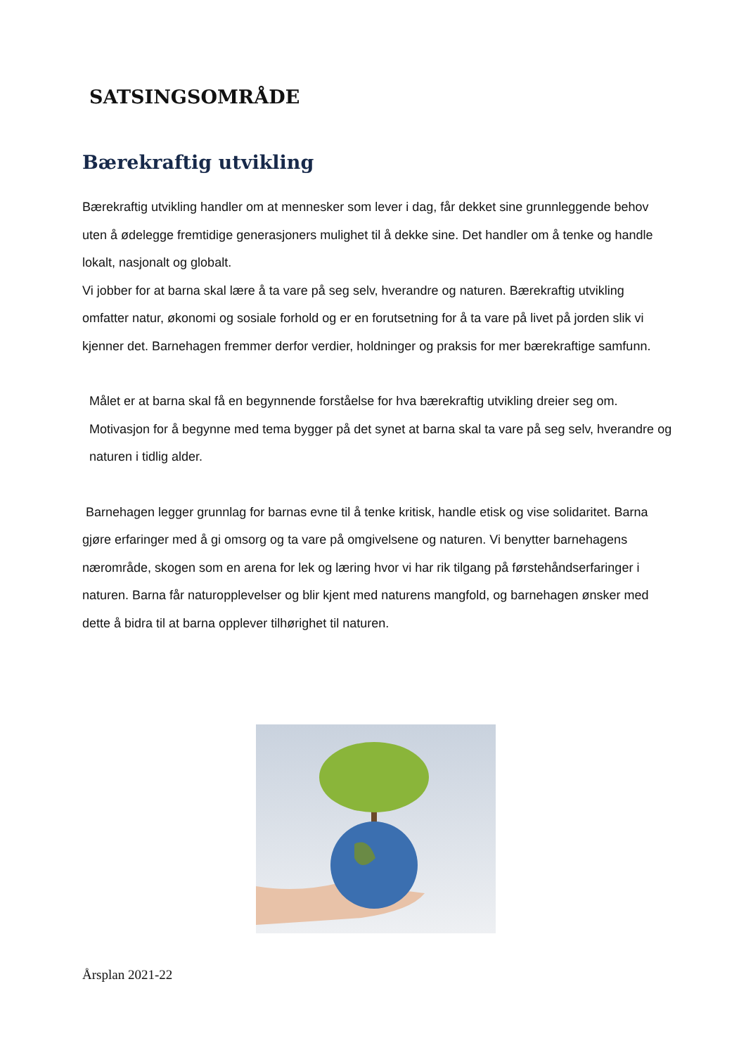SATSINGSOMRÅDE
Bærekraftig utvikling
Bærekraftig utvikling handler om at mennesker som lever i dag, får dekket sine grunnleggende behov uten å ødelegge fremtidige generasjoners mulighet til å dekke sine. Det handler om å tenke og handle lokalt, nasjonalt og globalt.
Vi jobber for at barna skal lære å ta vare på seg selv, hverandre og naturen. Bærekraftig utvikling omfatter natur, økonomi og sosiale forhold og er en forutsetning for å ta vare på livet på jorden slik vi kjenner det. Barnehagen fremmer derfor verdier, holdninger og praksis for mer bærekraftige samfunn.
Målet er at barna skal få en begynnende forståelse for hva bærekraftig utvikling dreier seg om. Motivasjon for å begynne med tema bygger på det synet at barna skal ta vare på seg selv, hverandre og naturen i tidlig alder.
Barnehagen legger grunnlag for barnas evne til å tenke kritisk, handle etisk og vise solidaritet. Barna gjøre erfaringer med å gi omsorg og ta vare på omgivelsene og naturen. Vi benytter barnehagens nærområde, skogen som en arena for lek og læring hvor vi har rik tilgang på førstehåndserfaringer i naturen. Barna får naturopplevelser og blir kjent med naturens mangfold, og barnehagen ønsker med dette å bidra til at barna opplever tilhørighet til naturen.
Årsplan 2021-22